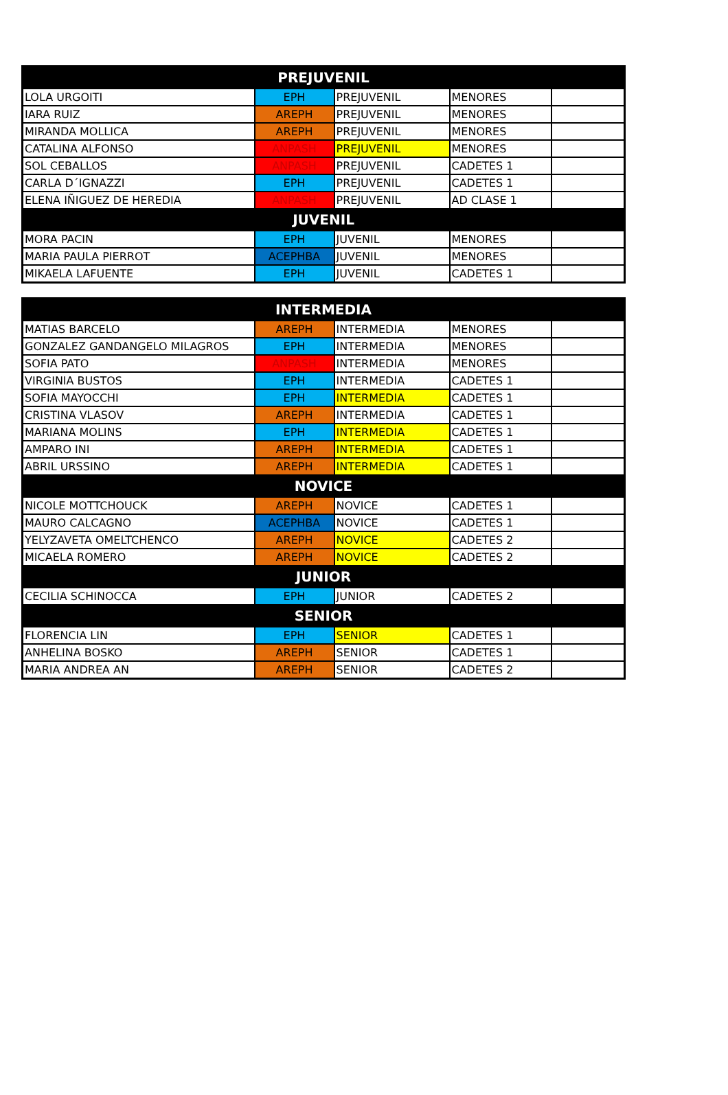| PREJUVENIL | | | | |
| --- | --- | --- | --- | --- |
| LOLA URGOITI | EPH | PREJUVENIL | MENORES | |
| IARA RUIZ | AREPH | PREJUVENIL | MENORES | |
| MIRANDA MOLLICA | AREPH | PREJUVENIL | MENORES | |
| CATALINA ALFONSO | ANPASH | PREJUVENIL | MENORES | |
| SOL CEBALLOS | ANPASH | PREJUVENIL | CADETES 1 | |
| CARLA D´IGNAZZI | EPH | PREJUVENIL | CADETES 1 | |
| ELENA IÑIGUEZ DE HEREDIA | ANPASH | PREJUVENIL | AD CLASE 1 | |
| JUVENIL | | | | |
| MORA PACIN | EPH | JUVENIL | MENORES | |
| MARIA PAULA PIERROT | ACEPHBA | JUVENIL | MENORES | |
| MIKAELA LAFUENTE | EPH | JUVENIL | CADETES 1 | |
| INTERMEDIA | | | | |
| --- | --- | --- | --- | --- |
| MATIAS BARCELO | AREPH | INTERMEDIA | MENORES | |
| GONZALEZ GANDANGELO MILAGROS | EPH | INTERMEDIA | MENORES | |
| SOFIA PATO | ANPASH | INTERMEDIA | MENORES | |
| VIRGINIA BUSTOS | EPH | INTERMEDIA | CADETES 1 | |
| SOFIA MAYOCCHI | EPH | INTERMEDIA | CADETES 1 | |
| CRISTINA VLASOV | AREPH | INTERMEDIA | CADETES 1 | |
| MARIANA MOLINS | EPH | INTERMEDIA | CADETES 1 | |
| AMPARO INI | AREPH | INTERMEDIA | CADETES 1 | |
| ABRIL URSSINO | AREPH | INTERMEDIA | CADETES 1 | |
| NOVICE | | | | |
| NICOLE MOTTCHOUCK | AREPH | NOVICE | CADETES 1 | |
| MAURO CALCAGNO | ACEPHBA | NOVICE | CADETES 1 | |
| YELYZAVETA OMELTCHENCO | AREPH | NOVICE | CADETES 2 | |
| MICAELA ROMERO | AREPH | NOVICE | CADETES 2 | |
| JUNIOR | | | | |
| CECILIA SCHINOCCA | EPH | JUNIOR | CADETES 2 | |
| SENIOR | | | | |
| FLORENCIA LIN | EPH | SENIOR | CADETES 1 | |
| ANHELINA BOSKO | AREPH | SENIOR | CADETES 1 | |
| MARIA ANDREA AN | AREPH | SENIOR | CADETES 2 | |